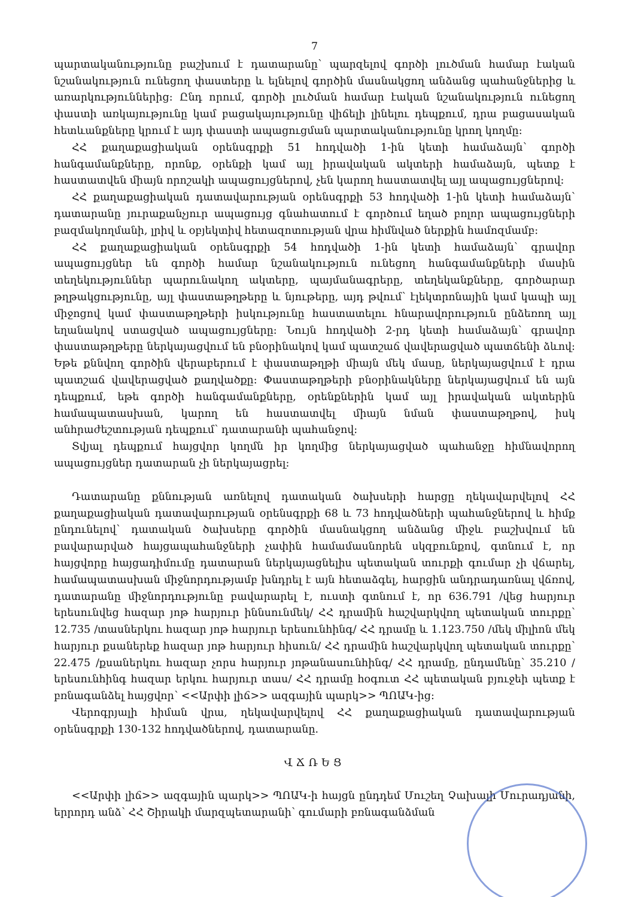7
պարտականությունը բաշխում է դատարանը՝ պարզելով գործի լուծման համար էական նշանակություն ունեցող փաստերը և ելնելով գործին մասնակցող անձանց պահանջներից և առարկություններից: Ընդ որում, գործի լուծման համար էական նշանակություն ունեցող փաստի առկայությունը կամ բացակայությունը վիճելի լինելու դեպքում, դրա բացասական հետևանքները կրում է այդ փաստի ապացուցման պարտականությունը կրող կողմը:
ՀՀ քաղաքացիական օրենսգրքի 51 հոդվածի 1-ին կետի համաձայն՝ գործի հանգամանքները, որոնք, օրենքի կամ այլ իրավական ակտերի համաձայն, պետք է հաստատվեն միայն որոշակի ապացույցներով, չեն կարող հաստատվել այլ ապացույցներով:
ՀՀ քաղաքացիական դատավարության օրենսգրքի 53 հոդվածի 1-ին կետի համաձայն՝ դատարանը յուրաքանչյուր ապացույց գնահատում է գործում եղած բոլոր ապացույցների բազմակողմանի, լրիվ և օբյեկտիվ հետազոտության վրա հիմնված ներքին համոզմամբ:
ՀՀ քաղաքացիական օրենսգրքի 54 հոդվածի 1-ին կետի համաձայն՝ գրավոր ապացույցներ են գործի համար նշանակություն ունեցող հանգամանքների մասին տեղեկություններ պարունակող ակտերը, պայմանագրերը, տեղեկանքները, գործարար թղթակցությունը, այլ փաստաթղթերը և նյութերը, այդ թվում՝ էլեկտրոնային կամ կապի այլ միջոցով կամ փաստաթղթերի իսկությունը հաստատելու հնարավորություն ընձեռող այլ եղանակով ստացված ապացույցները: Նույն հոդվածի 2-րդ կետի համաձայն՝ գրավոր փաստաթղթերը ներկայացվում են բնօրինակով կամ պատշաճ վավերացված պատճենի ձևով: Եթե քննվող գործին վերաբերում է փաստաթղթի միայն մեկ մասը, ներկայացվում է դրա պատշաճ վավերացված քաղվածքը: Փաստաթղթերի բնօրինակները ներկայացվում են այն դեպքում, եթե գործի հանգամանքները, օրենքներին կամ այլ իրավական ակտերին համապատասխան, կարող են հաստատվել միայն նման փաստաթղթով, իսկ անհրաժեշտության դեպքում՝ դատարանի պահանջով:
Տվյալ դեպքում հայցվոր կողմն իր կողմից ներկայացված պահանջը հիմնավորող ապացույցներ դատարան չի ներկայացրել:
Դատարանը քննության առնելով դատական ծախսերի հարցը ղեկավարվելով ՀՀ քաղաքացիական դատավարության օրենսգրքի 68 և 73 հոդվածների պահանջներով և հիմք ընդունելով՝ դատական ծախսերը գործին մասնակցող անձանց միջև բաշխվում են բավարարված հայցապահանջների չափին համամասնորեն սկզբունքով, գտնում է, որ հայցվորը հայցադիմումը դատարան ներկայացնելիս պետական տուրքի գումար չի վճարել, համապատասխան միջնորդությամբ խնդրել է այն հետաձգել, հարցին անդրադառնալ վճռով, դատարանը միջնորդությունը բավարարել է, ուստի գտնում է, որ 636.791 /վեց հարյուր երեսունվեց հազար յոթ հարյուր իննսունմեկ/ ՀՀ դրամին հաշվարկվող պետական տուրքը՝ 12.735 /տասներկու հազար յոթ հարյուր երեսունհինգ/ ՀՀ դրամը և 1.123.750 /մեկ միլիոն մեկ հարյուր քսաներեք հազար յոթ հարյուր հիսուն/ ՀՀ դրամին հաշվարկվող պետական տուրքը՝ 22.475 /քսաներկու հազար չորս հարյուր յոթանասունհինգ/ ՀՀ դրամը, ընդամենը՝ 35.210 /երեսունհինգ հազար երկու հարյուր տաս/ ՀՀ դրամը հօգուտ ՀՀ պետական բյուջեի պետք է բռնագանձել հայցվոր՝ <<Արփի լիճ>> ազգային պարկ>> ՊՈԱԿ-ից:
Վերոգրյալի հիման վրա, ղեկավարվելով ՀՀ քաղաքացիական դատավարության օրենսգրքի 130-132 հոդվածներով, դատարանը.
ՎՃՌԵՑ
<<Արփի լիճ>> ազգային պարկ>> ՊՈԱԿ-ի հայցն ընդդեմ Մուշեղ Չախալի Մուրադյանի, երրորդ անձ՝ ՀՀ Շիրակի մարզպետարանի՝ գումարի բռնագանձման